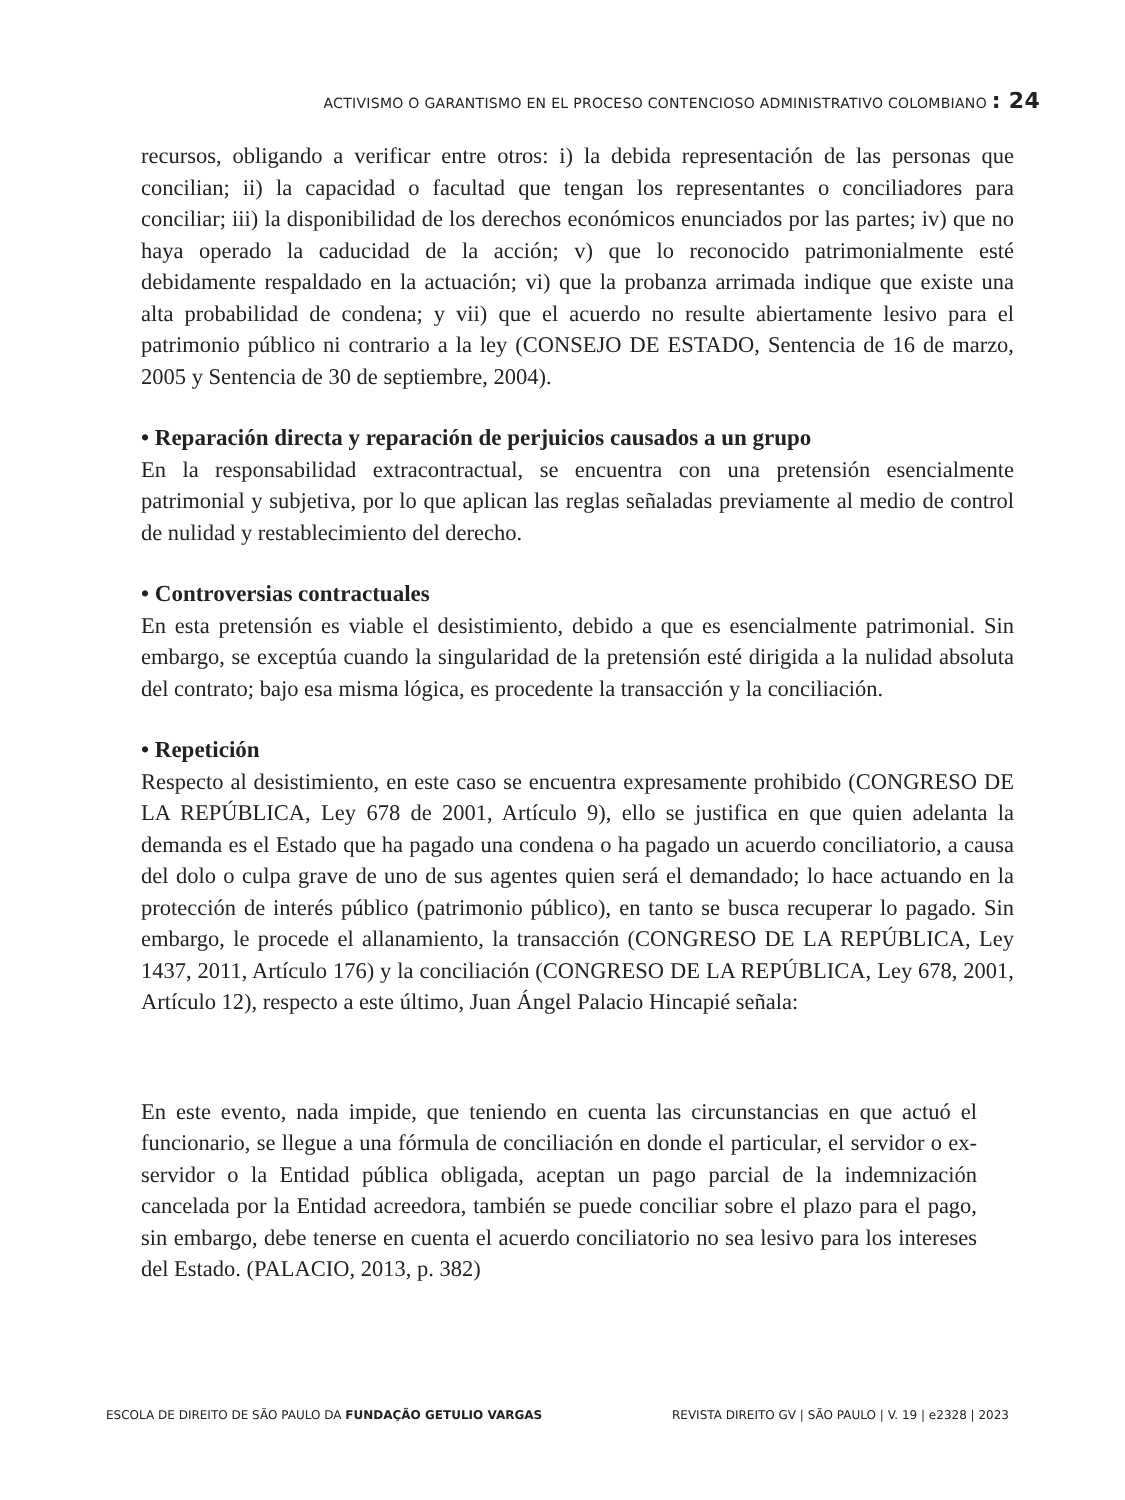ACTIVISMO O GARANTISMO EN EL PROCESO CONTENCIOSO ADMINISTRATIVO COLOMBIANO : 24
recursos, obligando a verificar entre otros: i) la debida representación de las personas que concilian; ii) la capacidad o facultad que tengan los representantes o conciliadores para conciliar; iii) la disponibilidad de los derechos económicos enunciados por las partes; iv) que no haya operado la caducidad de la acción; v) que lo reconocido patrimonialmente esté debidamente respaldado en la actuación; vi) que la probanza arrimada indique que existe una alta probabilidad de condena; y vii) que el acuerdo no resulte abiertamente lesivo para el patrimonio público ni contrario a la ley (CONSEJO DE ESTADO, Sentencia de 16 de marzo, 2005 y Sentencia de 30 de septiembre, 2004).
• Reparación directa y reparación de perjuicios causados a un grupo
En la responsabilidad extracontractual, se encuentra con una pretensión esencialmente patrimonial y subjetiva, por lo que aplican las reglas señaladas previamente al medio de control de nulidad y restablecimiento del derecho.
• Controversias contractuales
En esta pretensión es viable el desistimiento, debido a que es esencialmente patrimonial. Sin embargo, se exceptúa cuando la singularidad de la pretensión esté dirigida a la nulidad absoluta del contrato; bajo esa misma lógica, es procedente la transacción y la conciliación.
• Repetición
Respecto al desistimiento, en este caso se encuentra expresamente prohibido (CONGRESO DE LA REPÚBLICA, Ley 678 de 2001, Artículo 9), ello se justifica en que quien adelanta la demanda es el Estado que ha pagado una condena o ha pagado un acuerdo conciliatorio, a causa del dolo o culpa grave de uno de sus agentes quien será el demandado; lo hace actuando en la protección de interés público (patrimonio público), en tanto se busca recuperar lo pagado. Sin embargo, le procede el allanamiento, la transacción (CONGRESO DE LA REPÚBLICA, Ley 1437, 2011, Artículo 176) y la conciliación (CONGRESO DE LA REPÚBLICA, Ley 678, 2001, Artículo 12), respecto a este último, Juan Ángel Palacio Hincapié señala:
En este evento, nada impide, que teniendo en cuenta las circunstancias en que actuó el funcionario, se llegue a una fórmula de conciliación en donde el particular, el servidor o ex-servidor o la Entidad pública obligada, aceptan un pago parcial de la indemnización cancelada por la Entidad acreedora, también se puede conciliar sobre el plazo para el pago, sin embargo, debe tenerse en cuenta el acuerdo conciliatorio no sea lesivo para los intereses del Estado. (PALACIO, 2013, p. 382)
ESCOLA DE DIREITO DE SÃO PAULO DA FUNDAÇÃO GETULIO VARGAS REVISTA DIREITO GV | SÃO PAULO | V. 19 | e2328 | 2023